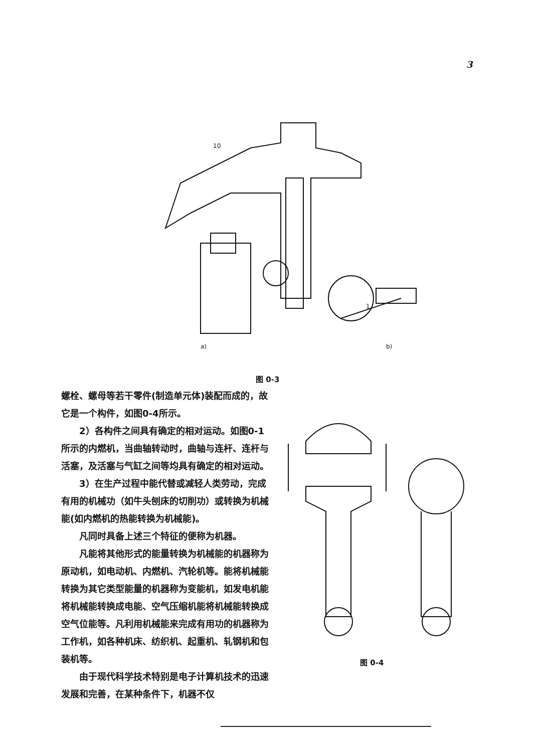3
10
1
a)
b)
图 0-3
螺栓、螺母等若干零件(制造单元体)装配而成的，故它是一个构件，如图0-4所示。
2）各构件之间具有确定的相对运动。如图0-1所示的内燃机，当曲轴转动时，曲轴与连杆、连杆与活塞，及活塞与气缸之间等均具有确定的相对运动。
3）在生产过程中能代替或减轻人类劳动，完成有用的机械功（如牛头刨床的切削功）或转换为机械能(如内燃机的热能转换为机械能)。
凡同时具备上述三个特征的便称为机器。
凡能将其他形式的能量转换为机械能的机器称为原动机，如电动机、内燃机、汽轮机等。能将机械能转换为其它类型能量的机器称为变能机，如发电机能将机械能转换成电能、空气压缩机能将机械能转换成空气位能等。凡利用机械能来完成有用功的机器称为工作机，如各种机床、纺织机、起重机、轧钢机和包装机等。
由于现代科学技术特别是电子计算机技术的迅速发展和完善，在某种条件下，机器不仅
图 0-4